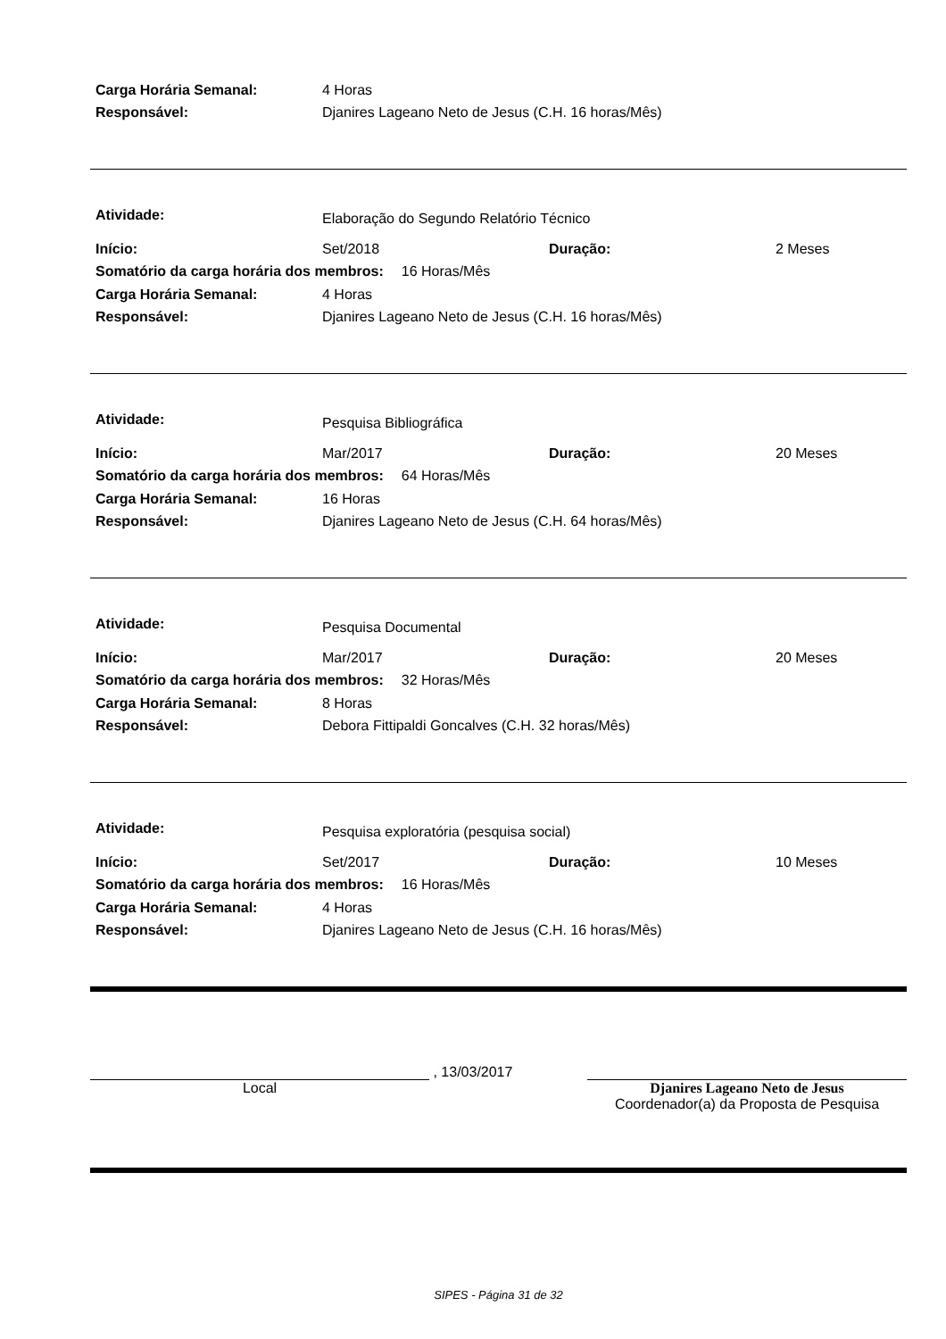Carga Horária Semanal: 4 Horas
Responsável: Djanires Lageano Neto de Jesus (C.H. 16 horas/Mês)
Atividade: Elaboração do Segundo Relatório Técnico
Início: Set/2018 Duração: 2 Meses
Somatório da carga horária dos membros: 16 Horas/Mês
Carga Horária Semanal: 4 Horas
Responsável: Djanires Lageano Neto de Jesus (C.H. 16 horas/Mês)
Atividade: Pesquisa Bibliográfica
Início: Mar/2017 Duração: 20 Meses
Somatório da carga horária dos membros: 64 Horas/Mês
Carga Horária Semanal: 16 Horas
Responsável: Djanires Lageano Neto de Jesus (C.H. 64 horas/Mês)
Atividade: Pesquisa Documental
Início: Mar/2017 Duração: 20 Meses
Somatório da carga horária dos membros: 32 Horas/Mês
Carga Horária Semanal: 8 Horas
Responsável: Debora Fittipaldi Goncalves (C.H. 32 horas/Mês)
Atividade: Pesquisa exploratória (pesquisa social)
Início: Set/2017 Duração: 10 Meses
Somatório da carga horária dos membros: 16 Horas/Mês
Carga Horária Semanal: 4 Horas
Responsável: Djanires Lageano Neto de Jesus (C.H. 16 horas/Mês)
, 13/03/2017
Local
Djanires Lageano Neto de Jesus
Coordenador(a) da Proposta de Pesquisa
SIPES - Página 31 de 32